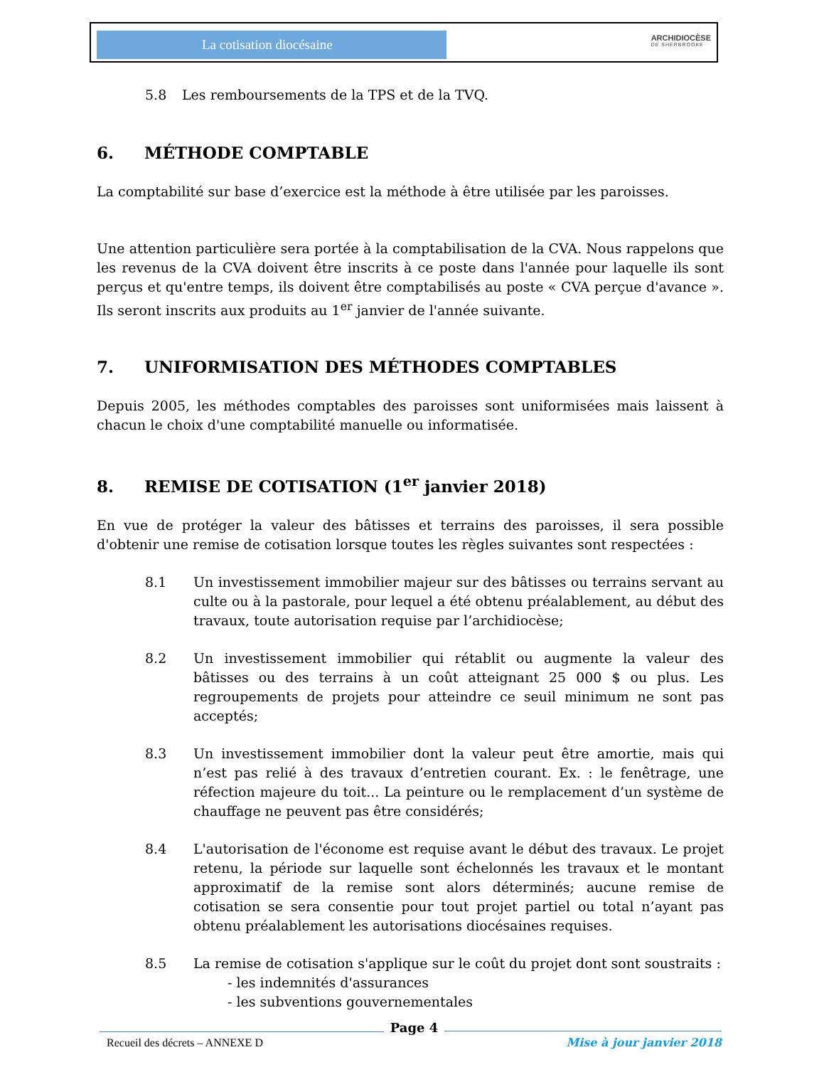La cotisation diocésaine ARCHIDIOCÈSE
DE SHERBROOKE
5.8 Les remboursements de la TPS et de la TVQ.
6. MÉTHODE COMPTABLE
La comptabilité sur base d’exercice est la méthode à être utilisée par les paroisses.
Une attention particulière sera portée à la comptabilisation de la CVA. Nous rappelons que les revenus de la CVA doivent être inscrits à ce poste dans l'année pour laquelle ils sont perçus et qu'entre temps, ils doivent être comptabilisés au poste « CVA perçue d'avance ». Ils seront inscrits aux produits au 1<sup>er</sup> janvier de l'année suivante.
7. UNIFORMISATION DES MÉTHODES COMPTABLES
Depuis 2005, les méthodes comptables des paroisses sont uniformisées mais laissent à chacun le choix d'une comptabilité manuelle ou informatisée.
8. REMISE DE COTISATION (1<sup>er</sup> janvier 2018)
En vue de protéger la valeur des bâtisses et terrains des paroisses, il sera possible d'obtenir une remise de cotisation lorsque toutes les règles suivantes sont respectées :
8.1 Un investissement immobilier majeur sur des bâtisses ou terrains servant au culte ou à la pastorale, pour lequel a été obtenu préalablement, au début des travaux, toute autorisation requise par l’archidiocèse;
8.2 Un investissement immobilier qui rétablit ou augmente la valeur des bâtisses ou des terrains à un coût atteignant 25 000 $ ou plus. Les regroupements de projets pour atteindre ce seuil minimum ne sont pas acceptés;
8.3 Un investissement immobilier dont la valeur peut être amortie, mais qui n’est pas relié à des travaux d’entretien courant. Ex. : le fenêtrage, une réfection majeure du toit... La peinture ou le remplacement d’un système de chauffage ne peuvent pas être considérés;
8.4 L'autorisation de l'économe est requise avant le début des travaux. Le projet retenu, la période sur laquelle sont échelonnés les travaux et le montant approximatif de la remise sont alors déterminés; aucune remise de cotisation se sera consentie pour tout projet partiel ou total n’ayant pas obtenu préalablement les autorisations diocésaines requises.
8.5 La remise de cotisation s'applique sur le coût du projet dont sont soustraits :
- les indemnités d'assurances
- les subventions gouvernementales
Recueil des décrets – ANNEXE D Page 4 Mise à jour janvier 2018